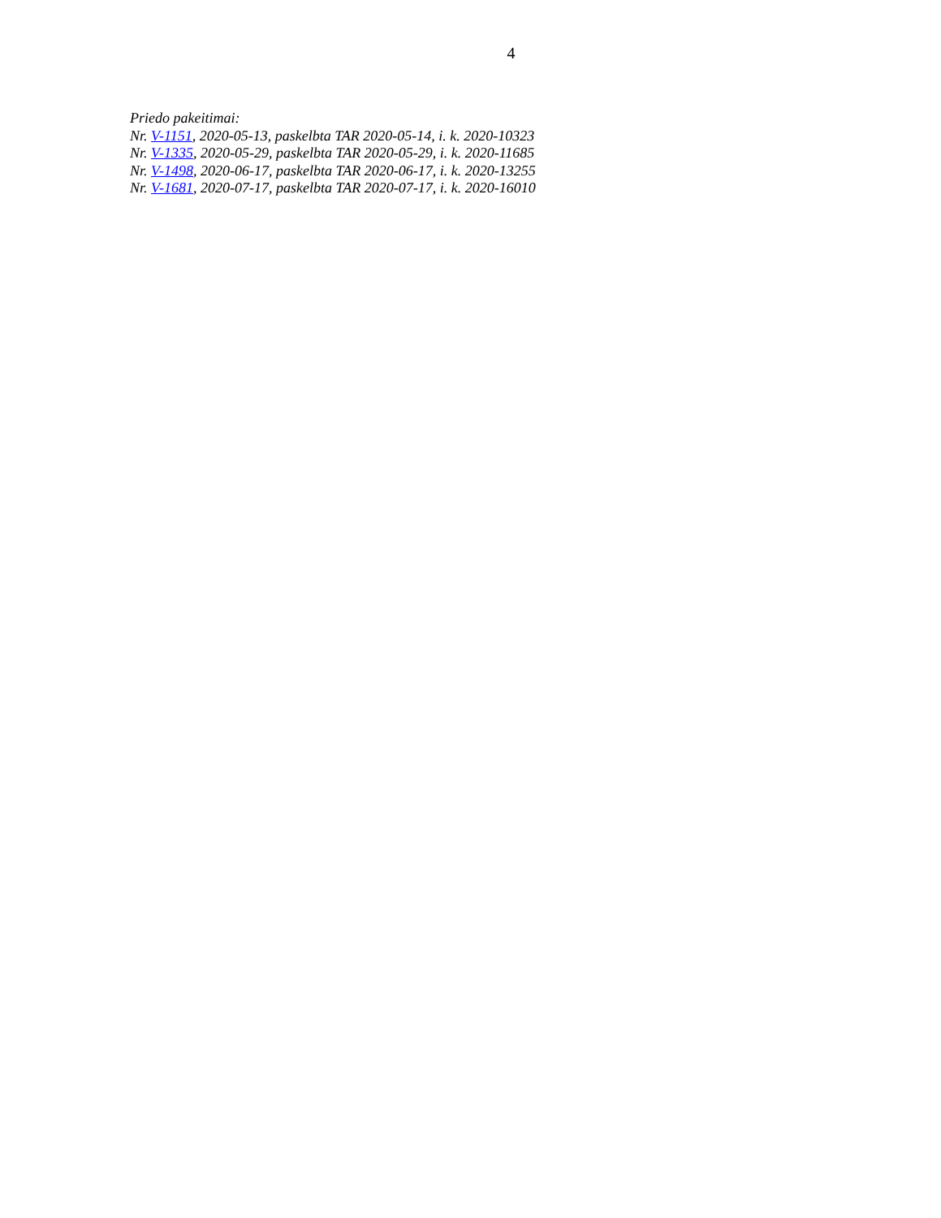4
Priedo pakeitimai:
Nr. V-1151, 2020-05-13, paskelbta TAR 2020-05-14, i. k. 2020-10323
Nr. V-1335, 2020-05-29, paskelbta TAR 2020-05-29, i. k. 2020-11685
Nr. V-1498, 2020-06-17, paskelbta TAR 2020-06-17, i. k. 2020-13255
Nr. V-1681, 2020-07-17, paskelbta TAR 2020-07-17, i. k. 2020-16010